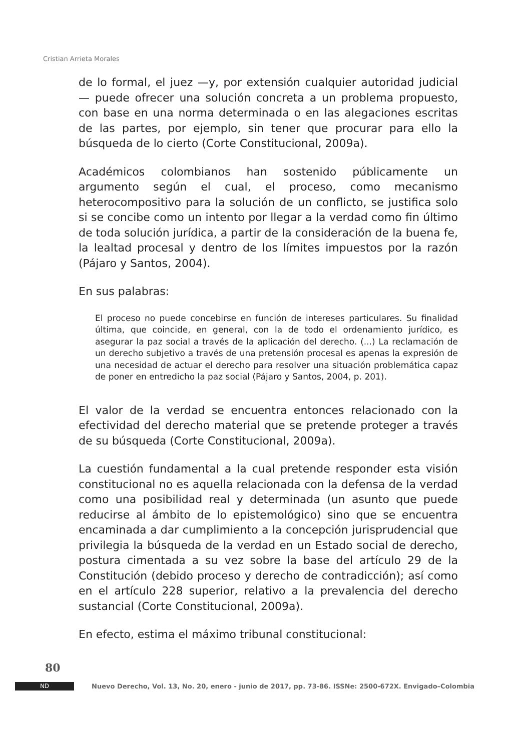Cristian Arrieta Morales
de lo formal, el juez —y, por extensión cualquier autoridad judicial — puede ofrecer una solución concreta a un problema propuesto, con base en una norma determinada o en las alegaciones escritas de las partes, por ejemplo, sin tener que procurar para ello la búsqueda de lo cierto (Corte Constitucional, 2009a).
Académicos colombianos han sostenido públicamente un argumento según el cual, el proceso, como mecanismo heterocompositivo para la solución de un conflicto, se justifica solo si se concibe como un intento por llegar a la verdad como fin último de toda solución jurídica, a partir de la consideración de la buena fe, la lealtad procesal y dentro de los límites impuestos por la razón (Pájaro y Santos, 2004).
En sus palabras:
El proceso no puede concebirse en función de intereses particulares. Su finalidad última, que coincide, en general, con la de todo el ordenamiento jurídico, es asegurar la paz social a través de la aplicación del derecho. (...) La reclamación de un derecho subjetivo a través de una pretensión procesal es apenas la expresión de una necesidad de actuar el derecho para resolver una situación problemática capaz de poner en entredicho la paz social (Pájaro y Santos, 2004, p. 201).
El valor de la verdad se encuentra entonces relacionado con la efectividad del derecho material que se pretende proteger a través de su búsqueda (Corte Constitucional, 2009a).
La cuestión fundamental a la cual pretende responder esta visión constitucional no es aquella relacionada con la defensa de la verdad como una posibilidad real y determinada (un asunto que puede reducirse al ámbito de lo epistemológico) sino que se encuentra encaminada a dar cumplimiento a la concepción jurisprudencial que privilegia la búsqueda de la verdad en un Estado social de derecho, postura cimentada a su vez sobre la base del artículo 29 de la Constitución (debido proceso y derecho de contradicción); así como en el artículo 228 superior, relativo a la prevalencia del derecho sustancial (Corte Constitucional, 2009a).
En efecto, estima el máximo tribunal constitucional:
80
ND
Nuevo Derecho, Vol. 13, No. 20, enero - junio de 2017, pp. 73-86. ISSNe: 2500-672X. Envigado–Colombia